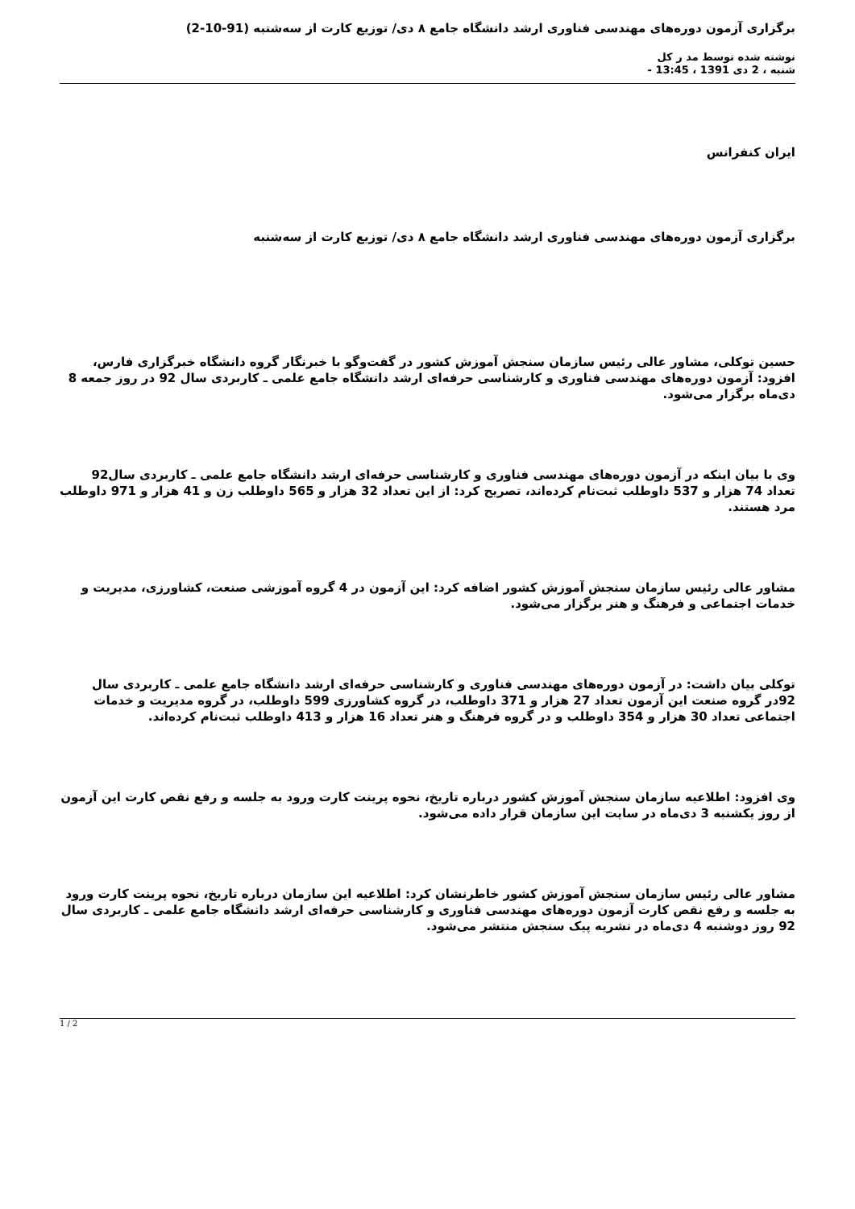برگزاری آزمون دوره‌های مهندسی فناوری ارشد دانشگاه جامع ۸ دی/ توزیع کارت از سه‌شنبه (91-10-2)
نوشته شده توسط مد ر کل
شنبه ، 2 دی 1391 ، 13:45 -
ایران کنفرانس
برگزاری آزمون دوره‌های مهندسی فناوری ارشد دانشگاه جامع ۸ دی/ توزیع کارت از سه‌شنبه
حسین توکلی، مشاور عالی رئیس سازمان سنجش آموزش کشور در گفت‌وگو با خبرنگار گروه دانشگاه خبرگزاری فارس، افزود: آزمون دوره‌های مهندسی فناوری و کارشناسی حرفه‌ای ارشد دانشگاه جامع علمی ـ کاربردی سال 92 در روز جمعه 8 دی‌ماه برگزار می‌شود.
وی با بیان اینکه در آزمون دوره‌های مهندسی فناوری و کارشناسی حرفه‌ای ارشد دانشگاه جامع علمی ـ کاربردی سال92 تعداد 74 هزار و 537 داوطلب ثبت‌نام کرده‌اند، تصریح کرد: از این تعداد 32 هزار و 565 داوطلب زن و 41 هزار و 971 داوطلب مرد هستند.
مشاور عالی رئیس سازمان سنجش آموزش کشور اضافه کرد: این آزمون در 4 گروه آموزشی صنعت، کشاورزی، مدیریت و خدمات اجتماعی و فرهنگ و هنر برگزار می‌شود.
توکلی بیان داشت: در آزمون دوره‌های مهندسی فناوری و کارشناسی حرفه‌ای ارشد دانشگاه جامع علمی ـ کاربردی سال 92در گروه صنعت این آزمون تعداد 27 هزار و 371 داوطلب، در گروه کشاورزی 599 داوطلب، در گروه مدیریت و خدمات اجتماعی تعداد 30 هزار و 354 داوطلب و در گروه فرهنگ و هنر تعداد 16 هزار و 413 داوطلب ثبت‌نام کرده‌اند.
وی افزود: اطلاعیه سازمان سنجش آموزش کشور درباره تاریخ، نحوه پرینت کارت ورود به جلسه و رفع نقص کارت این آزمون از روز یکشنبه 3 دی‌ماه در سایت این سازمان قرار داده می‌شود.
مشاور عالی رئیس سازمان سنجش آموزش کشور خاطرنشان کرد: اطلاعیه این سازمان درباره تاریخ، نحوه پرینت کارت ورود به جلسه و رفع نقص کارت آزمون دوره‌های مهندسی فناوری و کارشناسی حرفه‌ای ارشد دانشگاه جامع علمی ـ کاربردی سال 92 روز دوشنبه 4 دی‌ماه در نشریه پیک سنجش منتشر می‌شود.
1 / 2